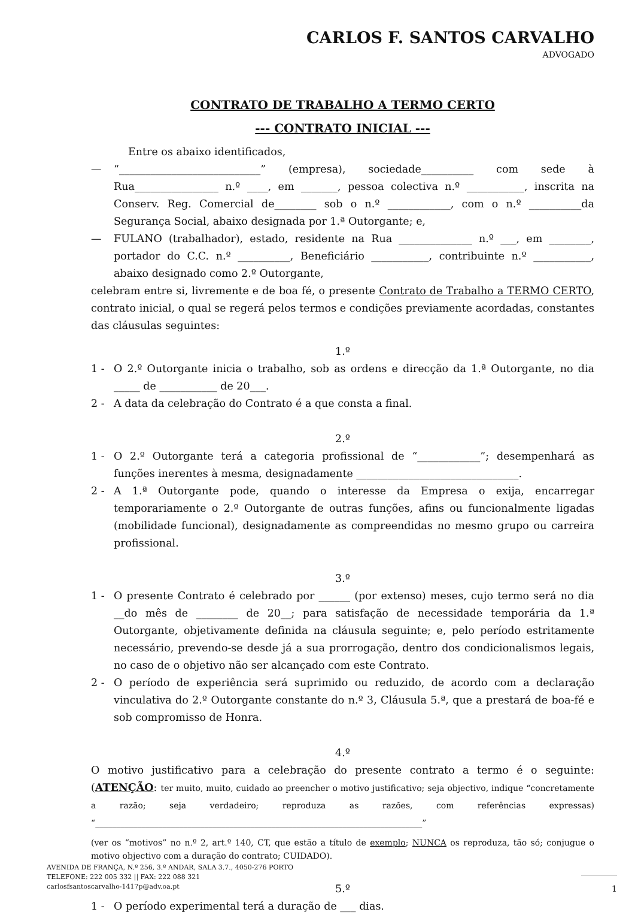CARLOS F. SANTOS CARVALHO
ADVOGADO
CONTRATO DE TRABALHO A TERMO CERTO
--- CONTRATO INICIAL ---
Entre os abaixo identificados,
— “___________________________” (empresa), sociedade__________ com sede à Rua________________ n.º ____, em _______, pessoa colectiva n.º ___________, inscrita na Conserv. Reg. Comercial de________ sob o n.º ____________, com o n.º __________da Segurança Social, abaixo designada por 1.ª Outorgante; e,
— FULANO (trabalhador), estado, residente na Rua ______________ n.º ___, em ________, portador do C.C. n.º __________, Beneficiário ___________, contribuinte n.º ___________, abaixo designado como 2.º Outorgante,
celebram entre si, livremente e de boa fé, o presente Contrato de Trabalho a TERMO CERTO, contrato inicial, o qual se regerá pelos termos e condições previamente acordadas, constantes das cláusulas seguintes:
1.º
1 - O 2.º Outorgante inicia o trabalho, sob as ordens e direcção da 1.ª Outorgante, no dia _____ de ___________ de 20___.
2 - A data da celebração do Contrato é a que consta a final.
2.º
1 - O 2.º Outorgante terá a categoria profissional de “____________”; desempenhará as funções inerentes à mesma, designadamente _______________________________.
2 - A 1.ª Outorgante pode, quando o interesse da Empresa o exija, encarregar temporariamente o 2.º Outorgante de outras funções, afins ou funcionalmente ligadas (mobilidade funcional), designadamente as compreendidas no mesmo grupo ou carreira profissional.
3.º
1 - O presente Contrato é celebrado por ______ (por extenso) meses, cujo termo será no dia __do mês de ________ de 20__; para satisfação de necessidade temporária da 1.ª Outorgante, objetivamente definida na cláusula seguinte; e, pelo período estritamente necessário, prevendo-se desde já a sua prorrogação, dentro dos condicionalismos legais, no caso de o objetivo não ser alcançado com este Contrato.
2 - O período de experiência será suprimido ou reduzido, de acordo com a declaração vinculativa do 2.º Outorgante constante do n.º 3, Cláusula 5.ª, que a prestará de boa-fé e sob compromisso de Honra.
4.º
O motivo justificativo para a celebração do presente contrato a termo é o seguinte: (ATENÇÃO: ter muito, muito, cuidado ao preencher o motivo justificativo; seja objectivo, indique “concretamente a razão; seja verdadeiro; reproduza as razões, com referências expressas) “______________________________________________________________________________”
(ver os “motivos” no n.º 2, art.º 140, CT, que estão a título de exemplo; NUNCA os reproduza, tão só; conjugue o motivo objectivo com a duração do contrato; CUIDADO).
5.º
1 - O período experimental terá a duração de ___ dias.
AVENIDA DE FRANÇA, N.º 256, 3.º ANDAR, SALA 3.7., 4050-276 PORTO
TELEFONE: 222 005 332 || FAX: 222 088 321
carlosfsantoscarvalho-1417p@adv.oa.pt
1